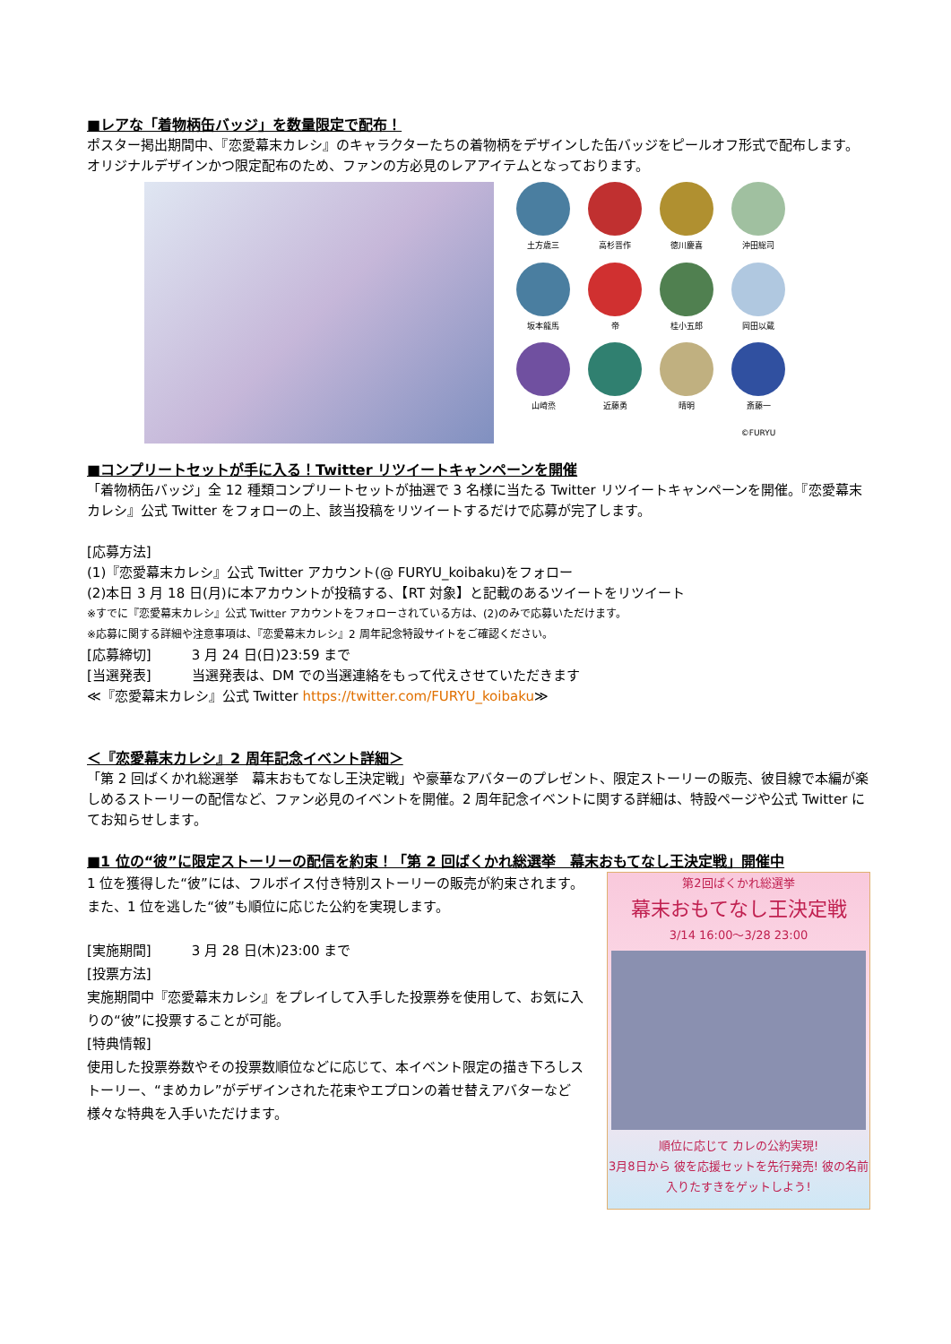■レアな「着物柄缶バッジ」を数量限定で配布！
ポスター掲出期間中、『恋愛幕末カレシ』のキャラクターたちの着物柄をデザインした缶バッジをピールオフ形式で配布します。オリジナルデザインかつ限定配布のため、ファンの方必見のレアアイテムとなっております。
土方歳三
高杉晋作
徳川慶喜
沖田総司
坂本龍馬
帝
桂小五郎
岡田以蔵
山崎烝
近藤勇
晴明
斎藤一
©FURYU
■コンプリートセットが手に入る！Twitter リツイートキャンペーンを開催
「着物柄缶バッジ」全 12 種類コンプリートセットが抽選で 3 名様に当たる Twitter リツイートキャンペーンを開催。『恋愛幕末カレシ』公式 Twitter をフォローの上、該当投稿をリツイートするだけで応募が完了します。
[応募方法]
(1)『恋愛幕末カレシ』公式 Twitter アカウント(@ FURYU_koibaku)をフォロー
(2)本日 3 月 18 日(月)に本アカウントが投稿する、【RT 対象】と記載のあるツイートをリツイート
※すでに『恋愛幕末カレシ』公式 Twitter アカウントをフォローされている方は、(2)のみで応募いただけます。
※応募に関する詳細や注意事項は、『恋愛幕末カレシ』2 周年記念特設サイトをご確認ください。
[応募締切]　　　3 月 24 日(日)23:59 まで
[当選発表]　　　当選発表は、DM での当選連絡をもって代えさせていただきます
≪『恋愛幕末カレシ』公式 Twitter https://twitter.com/FURYU_koibaku≫
＜『恋愛幕末カレシ』2 周年記念イベント詳細＞
「第 2 回ばくかれ総選挙　幕末おもてなし王決定戦」や豪華なアバターのプレゼント、限定ストーリーの販売、彼目線で本編が楽しめるストーリーの配信など、ファン必見のイベントを開催。2 周年記念イベントに関する詳細は、特設ページや公式 Twitter にてお知らせします。
■1 位の“彼”に限定ストーリーの配信を約束！「第 2 回ばくかれ総選挙　幕末おもてなし王決定戦」開催中
1 位を獲得した“彼”には、フルボイス付き特別ストーリーの販売が約束されます。また、1 位を逃した“彼”も順位に応じた公約を実現します。
[実施期間]　　　3 月 28 日(木)23:00 まで
[投票方法]
実施期間中『恋愛幕末カレシ』をプレイして入手した投票券を使用して、お気に入りの“彼”に投票することが可能。
[特典情報]
使用した投票券数やその投票数順位などに応じて、本イベント限定の描き下ろしストーリー、“まめカレ”がデザインされた花束やエプロンの着せ替えアバターなど様々な特典を入手いただけます。
第2回ばくかれ総選挙
幕末おもてなし王決定戦
3/14 16:00～3/28 23:00
順位に応じて カレの公約実現!
3月8日から 彼を応援セットを先行発売! 彼の名前入りたすきをゲットしよう!